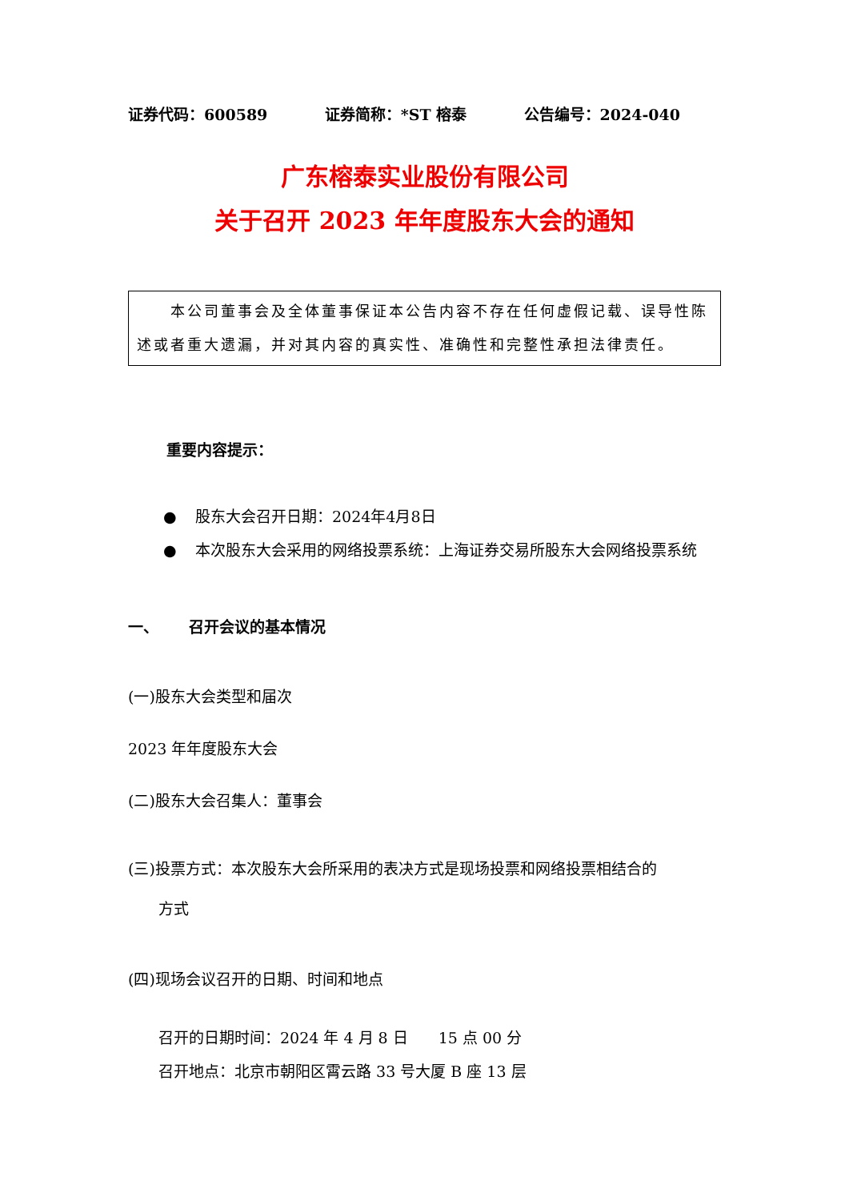证券代码：600589 证券简称：*ST 榕泰 公告编号：2024-040
广东榕泰实业股份有限公司
关于召开 2023 年年度股东大会的通知
  本公司董事会及全体董事保证本公告内容不存在任何虚假记载、误导性陈述或者重大遗漏，并对其内容的真实性、准确性和完整性承担法律责任。
重要内容提示：
● 股东大会召开日期：2024年4月8日
● 本次股东大会采用的网络投票系统：上海证券交易所股东大会网络投票系统
一、  召开会议的基本情况
(一)股东大会类型和届次
2023 年年度股东大会
(二)股东大会召集人：董事会
(三)投票方式：本次股东大会所采用的表决方式是现场投票和网络投票相结合的
方式
(四)现场会议召开的日期、时间和地点
召开的日期时间：2024 年 4 月 8 日  15 点 00 分
召开地点：北京市朝阳区霄云路 33 号大厦 B 座 13 层